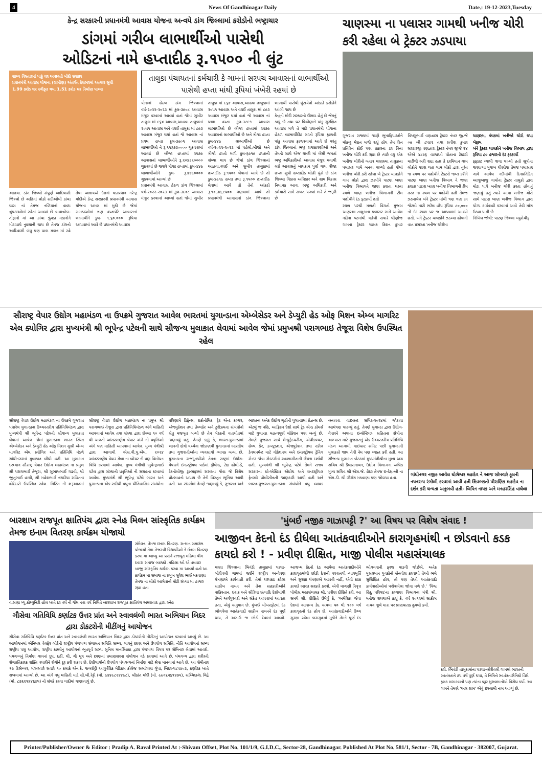4 News Of Gandhinagar Daily Date.: 19-12-2023,Tuesday
કેન્દ્ર સરકારની પ્રધાનમંત્રી આવાસ યોજના અન્વયે ડાંગ જિલ્લામાં કરોડોનો ભષ્ટ્રાચાર
ડાંગમાં ગરીબ લાભાર્થીઓ પાસેથી
ઓડિટનાં નામે હપ્તાદીઠ રૂ.૧૫૦૦ ની લુંટ
ગ્રામ્ય વિસ્તારમાં પાકું ઘર અપાવતી મોદી સરકાર
પ્રધાનમંત્રી આવાસ યોજના (ગ્રામીણ) અંતર્ગત દેશભરમાં અત્યાર સુધી
1.99 કરોડ ઘર સ્વીકૃત થયા 1.51 કરોડ ઘર નિર્માણ પામ્યા
આહવા. ડાંગ જિલ્લો સંપૂર્ણ આદિવાસી જિલ્લો છે અહિંનાં લોકો સદીઓથી કાંચા ઘાસ નાં તેમજ નળિયાનાં વાળા ઝુંપડાઓમાં રહેતાં આવ્યાં છે વાવાઝોડા-તોફાનો માં આ કાંચા ઝુંપડા મકાનોને મોટાપાયે નુકશાની થાય છે તેમજ ડાંગનો આદિવાસી બંધુ પણ પાકા મકાન માં રહે તેવા આશયએ દેશનાં વડાપ્રધાન નરેન્દ્ર મોદીએ કેન્દ્ર સરકારની પ્રધાનમંત્રી આવાસ યોજના અમલ માં મુકી છે જેમાં ગામડાઓમાં ત્રણ હપ્તાપેટે આવાસનાં લાભાર્થીને કુલ- ૧.૬૦.૦૦૦ રૂપિયા આપવામાં આવે છે પ્રધાનમંત્રી આવાસ
તાલુકા પંચાયતનાં કર્મચારી કે ગામનાં સરપચ આવાસનાં લાભાર્થીઓ પાસેથી હપ્તા માંથી રૂપિયાં ખંખેરી રહયાં છે
યોજનાં હેઠળ ડાંગ જિલ્લામાં વર્ષ-૨૦૨૨-૨૦૨૩ માં કુલ-૩૯૦૮ આવાસ મંજુર કરવામાં આવ્યાં હતાં જેમાં સુબીર તાલુકા માં ૯૬૪ આવાસ,આહવા તાલુકામાં ૨૦૫૧ આવાસ અને વઘઈ તાલુકા માં ૮૯૩ આવાસ મંજુર થયાં હતાં જે આવાસ નાં પ્રથમ હપ્તા કુલ-૩૯૦૧ આવાસ લાભાર્થીઓ ને રૂ.૧૧૬૭૩૦૦૦૦ ચુકવવામાં આવ્યાં છે બીજા હપ્તામાં ૨૫૭૯ આવાસનાં લાભાર્થીઓને રૂ.૨૦૬૩૨૦૦૦૦ ચુકવાયાં છે જ્યારે ત્રીજા હપ્તામાં કુલ-૪૪૯ લાભાર્થીઓને કુલ- રૂ.૪૪૯૦૦૦૦ ચુકવવામાં આવ્યાં છે
પ્રધાનમંત્રી આવાસ હેઠળ ડાંગ જિલ્લામાં વર્ષ-૨૦૨૨-૨૦૨૩ માં કુલ-૩૯૦૮ આવાસ મંજુર કરવામાં આવ્યાં હતાં જેમાં સુબીર તાલુકા માં ૯૬૪ આવાસ,આહવા તાલુકામાં ૨૦૫૧ આવાસ અને વઘઈ તાલુકા માં ૮૯૩ આવાસ મંજુર થયાં હતાં જે આવાસ નાં પ્રથમ હપ્તા કુલ-૩૮૯૧ આવાસ લાભાર્થીઓ છે બીજા હપ્તામાં ૨૫૭૯ આવાસનાં લાભાર્થીઓ છે અને ત્રીજા હપ્તા કુલ-૪૪૯ લાભાર્થીઓ છે વર્ષ-૨૦૨૨-૨૦૨૩ માં પહેલો,બીજો અને ત્રીજો હપ્તો મળી કુલ-૬૯૧૯ હપ્તાની સંખ્યા થાય છે જેમાં ડાંગ જિલ્લાનાં આહવા,વઘઈ અને સુબીર તાલુકામાં હપ્તાદીઠ રૂ.૧૫૦૦ લેવામાં આવે છે તો કુલ-૬૯૧૯ હપ્તા તથા રૂ.૧૫૦૦ હપ્તાદીઠ લેવામાં આવે તો તેનો આંકડો રૂ.૧૦,૩૭,૮૫૦૦ ગણવામાં આવે તો પ્રધાનમંત્રી આવાસનાં ડાંગ જિલ્લાના લાભાર્થી પાસેથી લુંટાયેલો આંકડો કરોડોને આંબી જાય છે
કેન્દ્રની મોદી સરકારનો ઊમદા હેતું છે જેમનું કાયું છે તથા ઘર વિહોણાને પાંકુ સુરક્ષિત આવાસ મળે તે માટે પ્રધાનમંત્રી યોજના હેઠળ લાભાર્થીદીઠ લાખો રૂપિયા ફાળવી પાંકુ આવાસ ફાળવવામાં આવે છે પરંતુ ડાંગ જિલ્લાનાં ભષ્ટ્ર રાજકારણીઓ અને તેમની સાથે એજ થાળી માં બેસી જમતાં ભષ્ટ્ર અધિકારીઓ આવાસ મંજુર થવાથી લઈ આવાસનું બાધકામ પુર્ણ થાય ત્રીજા હપ્તા સુધી હપ્તાદીઠ લોહી ચુંસે છે ડાંગ જિલ્લા વિકાસ અધિકાર અને ગ્રામ વિકાસ નિયામક આવા ભષ્ટ્ર અધિકારી અને કર્મચારી સામે સખત પગલાં ભરે તે જરૂરી છે
ચાણસ્મા ના પલાસર ગામથી ખનીજ ચોરી કરી રહેલા બે ટ્રેક્ટર ઝડપાયા
ગુજરાત રાજ્યમાં જાણે ભુમાફિયાઓને મોકળુ મેદાન મળી રહ્યું હોય તેમ દિન પ્રતિદિન કોઈ પણ પ્રકારના ડર વિના ખનીજ ચોરી કરી રહ્યા છે ત્યારે વધુ એક ખનીજ ચોરીનો બનાવ ચાણસ્મા તાલુકાના પલાસર ગામે બનવા પામ્યો હતો જેમાં ખનીજ ચોરી કરી રહેલા બે ટ્રેક્ટર ચાલકોને ગામ લોકો દ્વારા ઝડપીને પાટણ ખાણ ખનીજ વિભાગને જાણ કરાતા ઘટના સ્થળે ખાણ ખનીજ વિભાગની ટીમ પહોંચીને દંડ ફટકાર્યો હતો
સ્થળ પરથી મળતી વિગતો મુજબ ચાણસ્મા તાલુકાના પલાસર ગામે આવેલ નદીના પટમાંથી વહેલી સવારે ધીણોજ ગામના ટ્રેક્ટર ચાલક કિશન કુમાર વિષ્ણુભાઈ વણઝારા ટ્રેક્ટર નંબર જી.જે ૦૯ બી ૮૫૪૨ તથા પ્રવીણ કુમાર સરદારજી વણઝારા ટ્રેક્ટર નંબર જીજે ૨૪ એએ ૪૮૯૬ વાળાઓ પોતાના ટેકટરો માટીથી ભરી રહ્યા હતા તે દરમિયાન ગામ લોકોને જાણ થતા ગામ લોકો દ્વારા તુરંત જ સ્થળ પર પહોંચીને ટેકટરો જપ્ત કરીને પાટણ ખાણ ખનીજ વિભાગ ને જાણ કરાતા પાટણ ખાણ ખનીજ વિભાગની ટીમ તરત જ સ્થળ પર પહોંચી હતી તેમજ ઝડપાયેલ બંને ટ્રેક્ટર માંથી ત્રણ ત્રણ ટન જેટલી માટી ભરેલ હોય રૂપિયા ૮૦,૦૦૦ નો દંડ સ્થળ પર જ આપવામાં આવ્યો હતો. બંને ટ્રેક્ટર ચાલકોને ઝડપ્યા હોવાની વાત પ્રસરતા ખનીજ ચોરોમા
ચાણસ્મા પંથકમાં ખનીજો ચોરો થયા બેફામ
બંને ટ્રેક્ટર ચાલકોને ખનીજ વિભાગ દ્વારા રૂપિયા ૮૦ હજારનો દંડ ફટકાર્યો
ફફડાટ વ્યાપી જવા પામ્યો હતો સૂત્રોના જણાવ્યા મુજબ ધીણોજ તેમજ પલાસણ ગામે આવેલ નદીમાંથી દિનપ્રતિદિન આજુબાજુ ગામોના ટ્રેક્ટર તાલુકો દ્વારા મોટા પાયે ખનીજ ચોરી કરતા હોવાનું જણાયું હતું ત્યારે આવા ખનીજ ચોરો સામે પાટણ ખાણ ખનીજ વિભાગ દ્વારા યોગ્ય કાર્યવાહી કરવામાં આવે તેવી માંગ ઉઠવા પામી છે
નિખિલ જોષી: પાટણ જિલ્લા બ્યુરોચીફ
સૌરાષ્ટ્ર વેપાર ઉદ્યોગ મહામંડળ ના ઉપક્રમે ગુજરાત આવેલ ભારતમાં યુગાન્ડાના એમ્બેસેડર અને ડેપ્યુટી હેડ ઓફ મિશન એમ્બ માગરિટ એલ ક્યોગિર દ્વારા મુખ્યમંત્રી શ્રી ભૂપેન્દ્ર પટેલની સાથે સૌજન્ય મુલાકાત લેવામાં આવેલ જેમાં પ્રમુખશ્રી પરાગભાઇ તેજૂરા વિશેષ ઉપસ્થિત રહેલ
સૌરાષ્ટ્ર વેપાર ઉદ્યોગ મહામંડળ ના ઉપક્રમે ગુજરાત પધારેલ યુગાન્ડાના ઉચ્ચસ્તરીય પ્રતિનિધિમંડળ દ્વારા મુખ્યમંત્રી શ્રી ભૂપેન્દ્ર પટેલની સૌજન્ય મુલાકાત લેવામાં આવેલ જેમાં યુગાન્ડાના ભારત સ્થિત એમ્બેસેડર અને ડેપ્યુટી હેડ ઓફ મિશન સુશ્રી એમ્બ માગરિટ એલ ક્યોગિર અને પ્રતિનિધિ મંડળે ગાંધીનગરમાં મુલાકાત લીધી હતી. આ મુલાકાત દરમ્યાન સૌરાષ્ટ્ર વેપાર ઉદ્યોગ મહામંડળ ના પ્રમુખ શ્રી પરાગભાઈ તેજૂરા, શ્રી સુભાષભાઈ ગઢવી, શ્રી જીતુભાઈ હાથી, શ્રી મહેશભાઈ નગદીયા સહિતના હોદેદારો ઉપસ્થિત રહેલ. મિટિંગ ની શરૂઆતમાં સૌરાષ્ટ્ર વેપાર ઉદ્યોગ મહામંડળ ના પ્રમુખ શ્રી પરાગભાઇ તેજૂરા દ્વારા પ્રતિનિધિમંડળ અંગે માહિતી આપવામાં આવેલ તથા સંસ્થા દ્વારા છેલ્લા ૧૦ વર્ષ થી ચાલતી આંતરરાષ્ટ્રીય વેપાર અંગે ની પ્રવૃતિઓ અંગે પણ માહિતી આપવામાં આવેલ. મુખ્ય મંત્રીશ્રી દ્વારા આગામી એસ.વી.યુ.એમ. ૨૦૨૪ આંતરરાષ્ટ્રીય વેપાર મેળા ના બ્રોચર ની પણ વિમોચન વિધિ કરવામાં આવેલ. મુખ્ય મંત્રીશ્રી ભુપેન્દ્રભાઈ પટેલ દ્વારા સંસ્થાની પ્રવૃતિઓ ની સરાહના કરવામાં આવેલ. મુખ્યમંત્રી શ્રી ભૂપેન્દ્ર પટેલે ભારત અને યુગાન્ડાના એક સદીથી વધુના ઐતિહાસિક સંબંધોના પરિણામે ડિફેન્સ, ઇકોનોમિક, ટ્રેડ એન્ડ કલ્ચર, એજ્યુકેશન તથા હેલ્થકેર અને ટુરીઝમના સંબંધોનો સેતુ મજબૂત બન્યો છે તેમ બેઠકની વાતચીતમાં જણાવ્યું હતું. તેમણે કહ્યું કે, ભારત-યુગાન્ડામાં ખાનગી ક્ષેત્રો વચ્ચેના જોડાણથી યુગાન્ડામાં ભારતીય તથા ગુજરાતીઓના વ્યવસાયો વ્યાપક બન્યા છે. યુગાન્ડાના રાજદૂતશ્રીએ તેમના રાષ્ટ્રમાં ઉદ્યોગ-વેપારને ઇન્ડસ્ટ્રીયલ પાર્કમાં ફ્રીલેન્ડ, ટેક્ષ હોલી-ડે, ટેકનોલોજી ટ્રાન્સફરમાં સરળતા જેવા જે વિશેષ પ્રોત્સાહનો અપાય છે તેની વિસ્તૃત ભૂમિકા આપી હતી. આ સંદર્ભમાં તેમણે જણાવ્યું કે, ગુજરાત અને ભારતના અનેક ઉદ્યોગ ગૃહોની યુગાન્ડામાં પ્રેઝન્સ છે. એટલું જ નહિ, આફ્રિકન દેશો સાથે ટ્રેડ એન્ડ કોમર્સ માટે યુગાન્ડા મહત્વપૂર્ણ લોકેશન પણ બન્યું છે. તેમણે ગુજરાત સાથે મેન્યુફેક્ચરીંગ, એગ્રીકલ્ચર, હેલ્થ કેર, કન્સ્ટ્રક્શન, એજ્યુકેશન તથા સ્કીલ ડેવલપમેન્ટ માટે વોકેશનલ અને ઇન્ડસ્ટ્રીયલ ટ્રેનિંગ સેન્ટર જેવા સેક્ટર્સમાં સહભાગીતાની ઈચ્છા દર્શાવી હતી. મુખ્યમંત્રી શ્રી ભૂપેન્દ્ર પટેલે તેમને રાજ્ય સરકારના પ્રો-એક્ટિવ એપ્રોચ અને ઇન્ડસ્ટ્રીયલ ફ્રેન્ડલી પોલીસીઝની જાણકારી આપી હતી અને ભારત-ગુજરાત-યુગાન્ડાના સંબંધોને વધુ વ્યાપક બનાવવા વાઇબ્રન્ટ સમિટ-૨૦૨૪માં જોડાવા આમંત્રણ પાઠવ્યું હતું. તેમણે યુગાન્ડા દ્વારા ઉદ્યોગ-વેપારને અપાતા ઇન્સેન્ટિવ્ઝ સહિતના ક્ષેત્રોના અભ્યાસ માટે ગુજરાતનું એક ઉચ્ચસ્તરીય પ્રતિનિધિ મંડળ આગામી વાઇબ્રન્ટ સમિટ પછી યુગાન્ડાની મુલાકાતે જાય તેવી નેમ પણ વ્યક્ત કરી હતી. આ સૌજન્ય મુલાકાત બેઠકમાં મુખ્યમંત્રીશ્રીના મુખ્ય અગ્ર સચિવ શ્રી કૈલાસનાથન, ઉદ્યોગ વિભાગના અધિક મુખ્ય સચિવ શ્રી એસ.જે. હૈદર તેમજ ઇન્ડેક્ષ-બી ના એમ.ડી. શ્રી ગૌરાંગ મકવાણા પણ જોડાયા હતા.
ગાંધીનગર નજીક આવેલ ધોળેશ્વર મહાદેવ ને આજ સોમવારે ફૂલની નયનરમ્ય રંગોળી કરવામાં આવી હતી શિવભક્તો પૌરાણિક મહાદેવ ના દર્શન કરી ધન્યતા અનુભવી હતી- બિપિન નાયક અને મનહરસિંહ વાઘેલા
બારશાખ રાજપૂત ક્ષાતિપંચ દ્વારા સ્નેહ મિલન સાંસ્કૃતિક કાર્યક્રમ તેમજ ઇનામ વિતરણ કાર્યક્રમ યોજાયો
સંમેલન. તેમજ ઇનામ વિતરણ. સન્માન સમારંભ યોજાયો તેમા તેજસ્વી વિદ્યાર્થીઓ ને ઈનામ વિતરણ કરવા મા આવ્યુ આ પ્રસંગે રાજપૂત મહિલા વીંગ દવારા સમાજ બાળકો .મહિલા ઓ એ તલવાર બાજી સાંસ્કૃતિક કાર્યક્રમ કરવા મા આવ્યો હતો આ કાર્યક્રમ મા સમાજ ના પ્રમુખ સુરેશ ભાઈ મકવાણા તેમજ ના લોકો આગેવાનો મોટી સંખ્યા મા હાજર રહ્યા હતા
વાસણા મ્યુ.કોમ્યુનિટી હોલ ખાતે દર વર્ષ ની જેમ નવા વર્ષ નિમિતે બારશાખ રાજપૂત ક્ષાતિપંચ અમદાવાદ દ્વારા સ્નેહ
ગૌસેવા ગતિવિધિ કર્ણાટક ઉત્તર પ્રાંત અને સ્વાવલંબી ભારત અભિયાન બિદર દ્વારા ડોકટરોની મીટીંગનું આયોજન
ગૌસેવા ગતિવિધિ કર્ણાટક ઉત્તર પ્રાંત અને સ્વાવલંબી ભારત અભિયાન બિદર દ્વારા ડોકટરોની મીટીંગનું આયોજન કરવામાં આવ્યું છે. આ આયોજનમાં એનિમલ વેલફેર બોર્ડની રાષ્ટ્રીય પંચગવ્ય સંચાલન સમિતિ સભ્ય, ગાયનું છાણ અને ઉપયોગ સમિતિ, નીતિ આયોગનાં સભ્ય રાષ્ટ્રીય પશુ આયોગ, રાષ્ટ્રીય કામધેનુ આયોગનાં ભૂતપૂર્વ સભ્ય સુનિલ માનસિંહકા દ્વારા પંચગવ્ય વિષય પર સેમિનાર લેવામાં આવશે. પંચગવ્યનું નિર્માણ ગાયનાં દૂધ, દહીં, ઘી, ગૌ મૂત્ર અને છાણનાં પ્રમાણસરના સંયોજન વડે કરવામાં આવે છે. પંચગવ્ય દ્વારા શરીરની રોગપ્રતિકારક શક્તિ વધારીને રોગોને દૂર કરી શકાય છે. દેશીગાયોનો ઉપયોગ પંચગવ્યનાં નિર્માણ માટે શ્રેષ્ઠ માનવામાં આવે છે. આ સેમીનાર ૧૯ ડિસેમ્બર, મંગળવારે સવારે ૧૦ કલાકે એન.કે. જબશેટ્ટી આયુર્વેદિક મેડિકલ કોલેજ સભાંગણા ગુંપા, બિદર-૫૮૫૪૦૩, કર્ણાટક ખાતે રાખવામાં આવ્યો છે. આ અંગે વધુ માહિતી માટે સી.બી.રેડ્ડી (મો. ૯૪૪૯૮૨૪૪૯૮), શ્રીકાંત મોદી (મો. ૯૯૦૬૫૬૧૪૭૫), સચ્ચિદાનંદ ચિદ્રે (મો. ૮૭૬૨૧૬૪૬૪૫) નો સંપર્ક કરવા યાદીમાં જણાવાયું છે.
'મુંબઈ નજીક ગાઝાપટ્ટી ?' આ વિષય પર વિશેષ સંવાદ !
આજીવન કેદનો દંડ દીધેલા આતંકવાદીઓને કારાગૃહમાંથી ન છોડવાનો કડક કાયદો કરો ! - પ્રવીણ દીક્ષિત, માજી પોલીસ મહાસંચાલક
થાણા જિલ્લાના ભિવંડી તાલુકામાં પડઘા-બોરીવલી ગામમાં જઈને રાષ્ટ્રીય અન્વેષણ યંત્રણાએ કાર્યવાહી કરી. તેમાં ધરપકડ કરેલા સાકીબ નાચન અને તેના સહકારીઓને પાકિસ્તાન, ઇરાક અને સીરિયા ઇત્યાદિ દેશોમાંથી તેમને અર્થપુરવઠો અને સંકેત આપવામાં આવતા હતા, એવું અનુમાન છે. મુંબઈ બોંબસ્ફોટમાં દંડ ભોગવેલા આતંકવાદી સાકીબ નાચનને દંડ પૂર્ણ થાય, તે અગાઉ જ છોડી દેવામાં આવ્યો. આજન્મ કેદનો દંડ આપેલા આતંકવાદીઓને કારાગૃહમાંથી છોડી દેવાની પરવાનગી ન્યાયમૂર્તિ અને સુરક્ષા યંત્રણાએ આપવી નહીં, એવો કડક કાયદો ભારત સરકારે કરવો, એવી માગણી નિવૃત્ત પોલીસ મહાસંચાલક શ્રી. પ્રવીણ દીક્ષિતે કરી. આ સમયે શ્રી. દીક્ષિતે ઉમેર્યું કે, 'અમેરિકા જેવા દેશમાં આજન્મ કેદ અથવા ૫૦ થી ૧૦૦ વર્ષ કારાગૃહનો દંડ હોય છે. આતંકવાદીઓને ઉચ્ચ સુરક્ષા રહેલા કારાગૃહમાં મૂકીને તેમને પૂર્ણ દંડ ભોગવવાની ફરજ પાડવી જોઈએ. અનેક મુસલમાન યુવકોનો બ્રેનવૉશ કરવાથી તેઓ ભલે સુશિક્ષિત હોય, તો પણ તેઓ આતંકવાદી કાર્યવાહીઓમાં પરોવાયેલા જોવા મળે છે.' 'વિશ્વ હિંદુ પરિષદ'ના કલ્યાણ વિભાગના મંત્રી શ્રી. મનોજ રાયચાએ કહ્યું કે, વર્ષ ૨૦૧૨માં સાકીબ નાચન જૂથે મારા પર પ્રાણઘાતક હુમલો કર્યો.
કરી. ભિવંડી તાલુકામાંના પડઘા-બોરીવલી ગામમાં ભારતની સ્વતંત્રતાને ૭૫ વર્ષ પૂર્ણ થયા, તે નિમિત્તે સ્વતંત્રતાસૈનિકો વિશે ફલક લગાડવાનો પણ ત્યાંના કટ્ટર મુસલમાનોએ વિરોધ કર્યો. આ ગામને તેમણે 'અલ શામ' એવું ઇસ્લામી નામ આપ્યું છે.
Printer/Publisher/Owner & Editor : Pradip A. Raval Printed At :-Shivam Offset, Plot No. 101/1/9, G.I.D.C., Sector-28, Gandhinagar. Published At Plot No. 581/1, Sector - 7B, Gandhinagar - 382007, Gujarat.